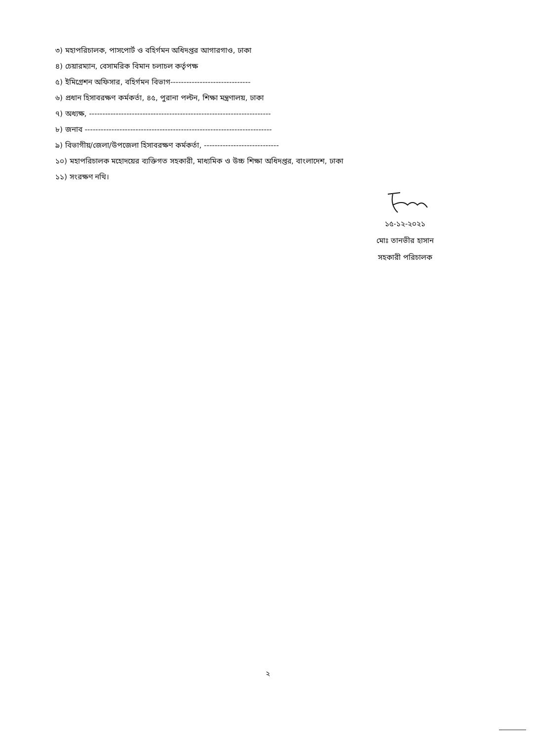৩) মহাপরিচালক, পাসপোর্ট ও বহির্গমন অধিদপ্তর আগারগাও, ঢাকা
৪) চেয়ারম্যান, বেসামরিক বিমান চলাচল কর্তৃপক্ষ
৫) ইমিগ্রেশন অফিসার, বহির্গমন বিভাগ------------------------------
৬) প্রধান হিসাবরক্ষণ কর্মকর্তা, ৪৫, পুরানা পল্টন, শিক্ষা মন্ত্রণালয়, ঢাকা
৭) অধ্যক্ষ, --------------------------------------------------------------------
৮) জনাব ----------------------------------------------------------------------
৯) বিভাগীয়/জেলা/উপজেলা হিসাবরক্ষণ কর্মকর্তা, ----------------------------
১০) মহাপরিচালক মহোদয়ের ব্যক্তিগত সহকারী, মাধ্যমিক ও উচ্চ শিক্ষা অধিদপ্তর, বাংলাদেশ, ঢাকা
১১) সংরক্ষণ নথি।
১৫-১২-২০২১
মোঃ তানভীর হাসান
সহকারী পরিচালক
২